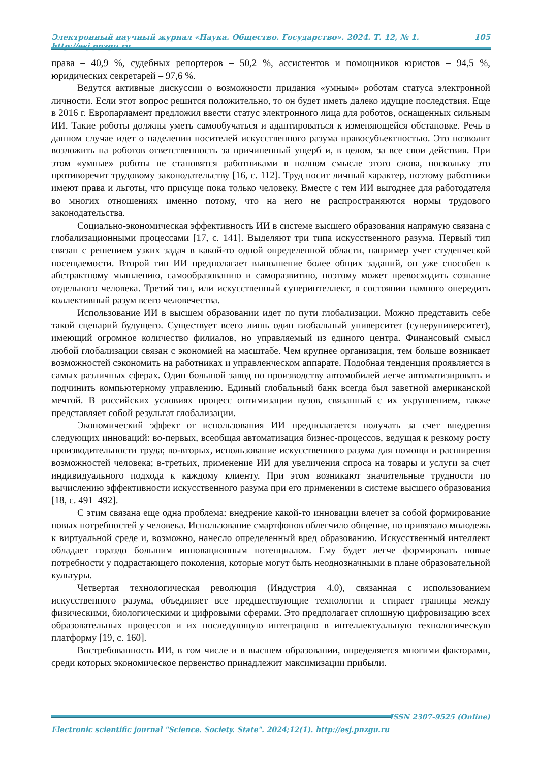Электронный научный журнал «Наука. Общество. Государство». 2024. Т. 12, № 1. http://esj.pnzgu.ru 105
права – 40,9 %, судебных репортеров – 50,2 %, ассистентов и помощников юристов – 94,5 %, юридических секретарей – 97,6 %.
Ведутся активные дискуссии о возможности придания «умным» роботам статуса электронной личности. Если этот вопрос решится положительно, то он будет иметь далеко идущие последствия. Еще в 2016 г. Европарламент предложил ввести статус электронного лица для роботов, оснащенных сильным ИИ. Такие роботы должны уметь самообучаться и адаптироваться к изменяющейся обстановке. Речь в данном случае идет о наделении носителей искусственного разума правосубъектностью. Это позволит возложить на роботов ответственность за причиненный ущерб и, в целом, за все свои действия. При этом «умные» роботы не становятся работниками в полном смысле этого слова, поскольку это противоречит трудовому законодательству [16, с. 112]. Труд носит личный характер, поэтому работники имеют права и льготы, что присуще пока только человеку. Вместе с тем ИИ выгоднее для работодателя во многих отношениях именно потому, что на него не распространяются нормы трудового законодательства.
Социально-экономическая эффективность ИИ в системе высшего образования напрямую связана с глобализационными процессами [17, с. 141]. Выделяют три типа искусственного разума. Первый тип связан с решением узких задач в какой-то одной определенной области, например учет студенческой посещаемости. Второй тип ИИ предполагает выполнение более общих заданий, он уже способен к абстрактному мышлению, самообразованию и саморазвитию, поэтому может превосходить сознание отдельного человека. Третий тип, или искусственный суперинтеллект, в состоянии намного опередить коллективный разум всего человечества.
Использование ИИ в высшем образовании идет по пути глобализации. Можно представить себе такой сценарий будущего. Существует всего лишь один глобальный университет (суперуниверситет), имеющий огромное количество филиалов, но управляемый из единого центра. Финансовый смысл любой глобализации связан с экономией на масштабе. Чем крупнее организация, тем больше возникает возможностей сэкономить на работниках и управленческом аппарате. Подобная тенденция проявляется в самых различных сферах. Один большой завод по производству автомобилей легче автоматизировать и подчинить компьютерному управлению. Единый глобальный банк всегда был заветной американской мечтой. В российских условиях процесс оптимизации вузов, связанный с их укрупнением, также представляет собой результат глобализации.
Экономический эффект от использования ИИ предполагается получать за счет внедрения следующих инноваций: во-первых, всеобщая автоматизация бизнес-процессов, ведущая к резкому росту производительности труда; во-вторых, использование искусственного разума для помощи и расширения возможностей человека; в-третьих, применение ИИ для увеличения спроса на товары и услуги за счет индивидуального подхода к каждому клиенту. При этом возникают значительные трудности по вычислению эффективности искусственного разума при его применении в системе высшего образования [18, с. 491–492].
С этим связана еще одна проблема: внедрение какой-то инновации влечет за собой формирование новых потребностей у человека. Использование смартфонов облегчило общение, но привязало молодежь к виртуальной среде и, возможно, нанесло определенный вред образованию. Искусственный интеллект обладает гораздо большим инновационным потенциалом. Ему будет легче формировать новые потребности у подрастающего поколения, которые могут быть неоднозначными в плане образовательной культуры.
Четвертая технологическая революция (Индустрия 4.0), связанная с использованием искусственного разума, объединяет все предшествующие технологии и стирает границы между физическими, биологическими и цифровыми сферами. Это предполагает сплошную цифровизацию всех образовательных процессов и их последующую интеграцию в интеллектуальную технологическую платформу [19, с. 160].
Востребованность ИИ, в том числе и в высшем образовании, определяется многими факторами, среди которых экономическое первенство принадлежит максимизации прибыли.
ISSN 2307-9525 (Online)
Electronic scientific journal "Science. Society. State". 2024;12(1). http://esj.pnzgu.ru